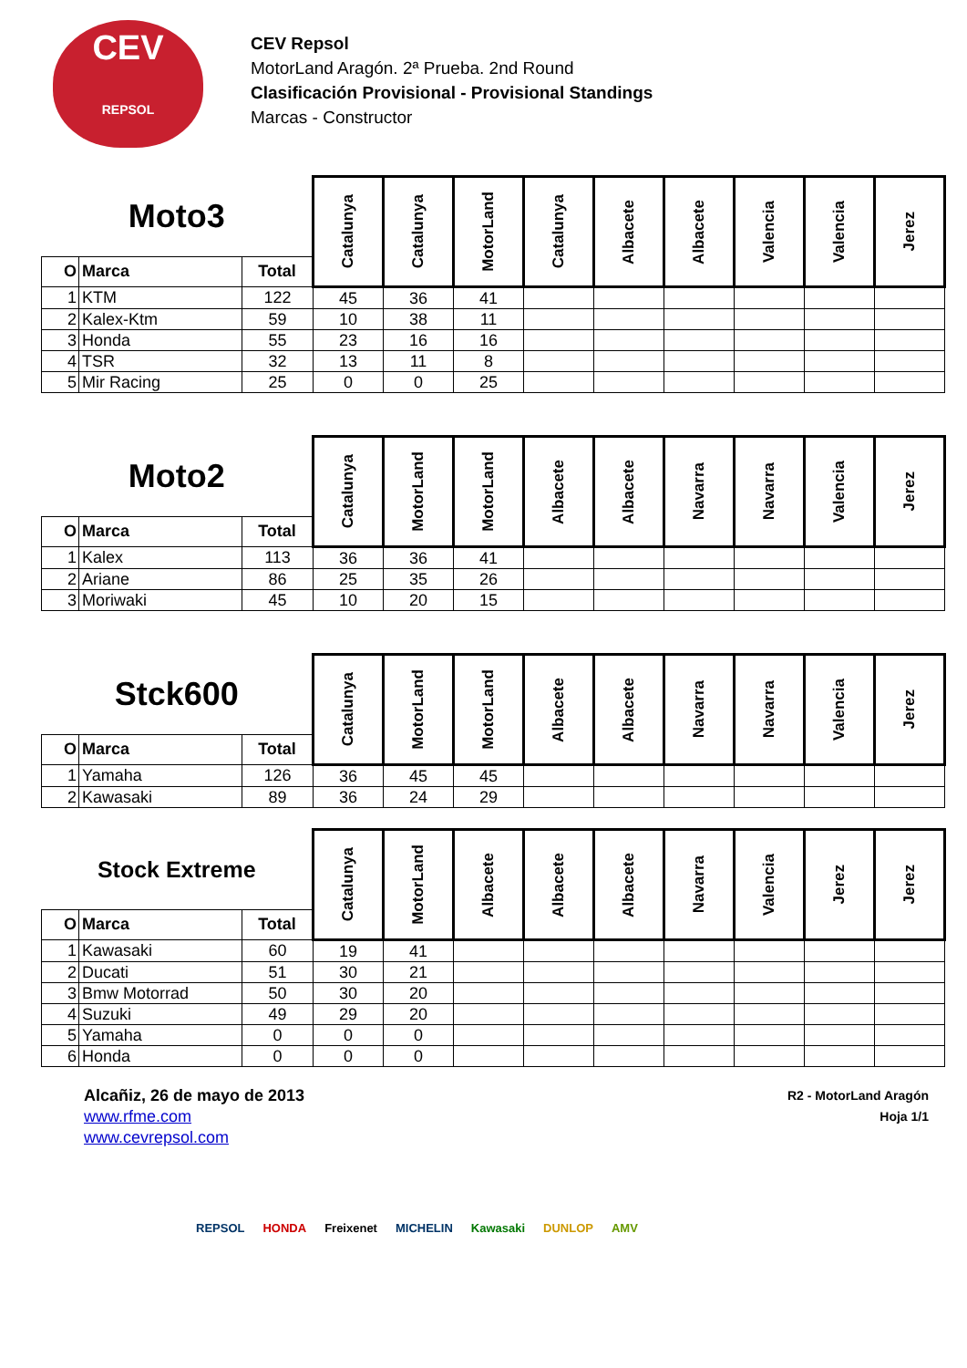CEV
REPSOL
CEV Repsol
MotorLand Aragón. 2ª Prueba. 2nd Round
Clasificación Provisional - Provisional Standings
Marcas - Constructor
| Moto3 | | | Catalunya | Catalunya | MotorLand | Catalunya | Albacete | Albacete | Valencia | Valencia | Jerez |
| O | Marca | Total | | | | | | | | | |
| 1 | KTM | 122 | 45 | 36 | 41 | | | | | | |
| 2 | Kalex-Ktm | 59 | 10 | 38 | 11 | | | | | | |
| 3 | Honda | 55 | 23 | 16 | 16 | | | | | | |
| 4 | TSR | 32 | 13 | 11 | 8 | | | | | | |
| 5 | Mir Racing | 25 | 0 | 0 | 25 | | | | | | |
| Moto2 | | | Catalunya | MotorLand | MotorLand | Albacete | Albacete | Navarra | Navarra | Valencia | Jerez |
| O | Marca | Total | | | | | | | | | |
| 1 | Kalex | 113 | 36 | 36 | 41 | | | | | | |
| 2 | Ariane | 86 | 25 | 35 | 26 | | | | | | |
| 3 | Moriwaki | 45 | 10 | 20 | 15 | | | | | | |
| Stck600 | | | Catalunya | MotorLand | MotorLand | Albacete | Albacete | Navarra | Navarra | Valencia | Jerez |
| O | Marca | Total | | | | | | | | | |
| 1 | Yamaha | 126 | 36 | 45 | 45 | | | | | | |
| 2 | Kawasaki | 89 | 36 | 24 | 29 | | | | | | |
| Stock Extreme | | | Catalunya | MotorLand | Albacete | Albacete | Albacete | Navarra | Valencia | Jerez | Jerez |
| O | Marca | Total | | | | | | | | | |
| 1 | Kawasaki | 60 | 19 | 41 | | | | | | | |
| 2 | Ducati | 51 | 30 | 21 | | | | | | | |
| 3 | Bmw Motorrad | 50 | 30 | 20 | | | | | | | |
| 4 | Suzuki | 49 | 29 | 20 | | | | | | | |
| 5 | Yamaha | 0 | 0 | 0 | | | | | | | |
| 6 | Honda | 0 | 0 | 0 | | | | | | | |
Alcañiz, 26 de mayo de 2013
www.rfme.com
www.cevrepsol.com
R2 - MotorLand Aragón
Hoja 1/1
REPSOL HONDA Freixenet MICHELIN Kawasaki DUNLOP AMV